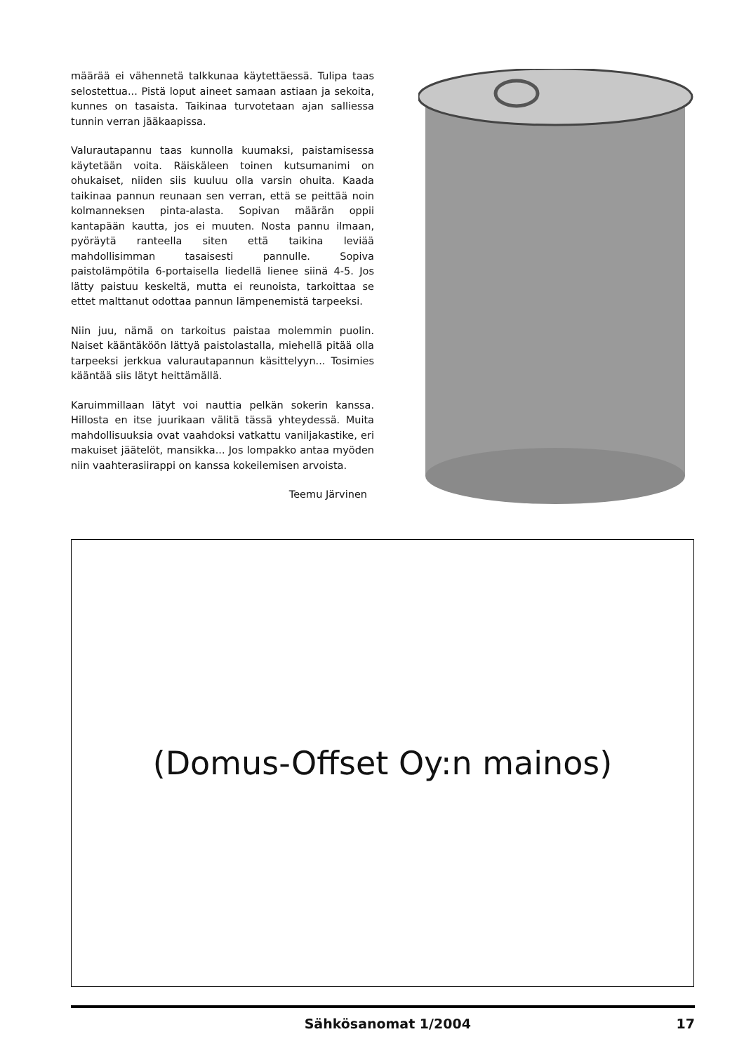määrää ei vähennetä talkkunaa käytettäessä. Tulipa taas selostettua... Pistä loput aineet samaan astiaan ja sekoita, kunnes on tasaista. Taikinaa turvotetaan ajan salliessa tunnin verran jääkaapissa.
Valurautapannu taas kunnolla kuumaksi, paistamisessa käytetään voita. Räiskäleen toinen kutsumanimi on ohukaiset, niiden siis kuuluu olla varsin ohuita. Kaada taikinaa pannun reunaan sen verran, että se peittää noin kolmanneksen pinta-alasta. Sopivan määrän oppii kantapään kautta, jos ei muuten. Nosta pannu ilmaan, pyöräytä ranteella siten että taikina leviää mahdollisimman tasaisesti pannulle. Sopiva paistolämpötila 6-portaisella liedellä lienee siinä 4-5. Jos lätty paistuu keskeltä, mutta ei reunoista, tarkoittaa se ettet malttanut odottaa pannun lämpenemistä tarpeeksi.
Niin juu, nämä on tarkoitus paistaa molemmin puolin. Naiset kääntäköön lättyä paistolastalla, miehellä pitää olla tarpeeksi jerkkua valurautapannun käsittelyyn... Tosimies kääntää siis lätyt heittämällä.
Karuimmillaan lätyt voi nauttia pelkän sokerin kanssa. Hillosta en itse juurikaan välitä tässä yhteydessä. Muita mahdollisuuksia ovat vaahdoksi vatkattu vaniljakastike, eri makuiset jäätelöt, mansikka... Jos lompakko antaa myöden niin vaahterasiirappi on kanssa kokeilemisen arvoista.
Teemu Järvinen
(Domus-Offset Oy:n mainos)
Sähkösanomat 1/2004 17